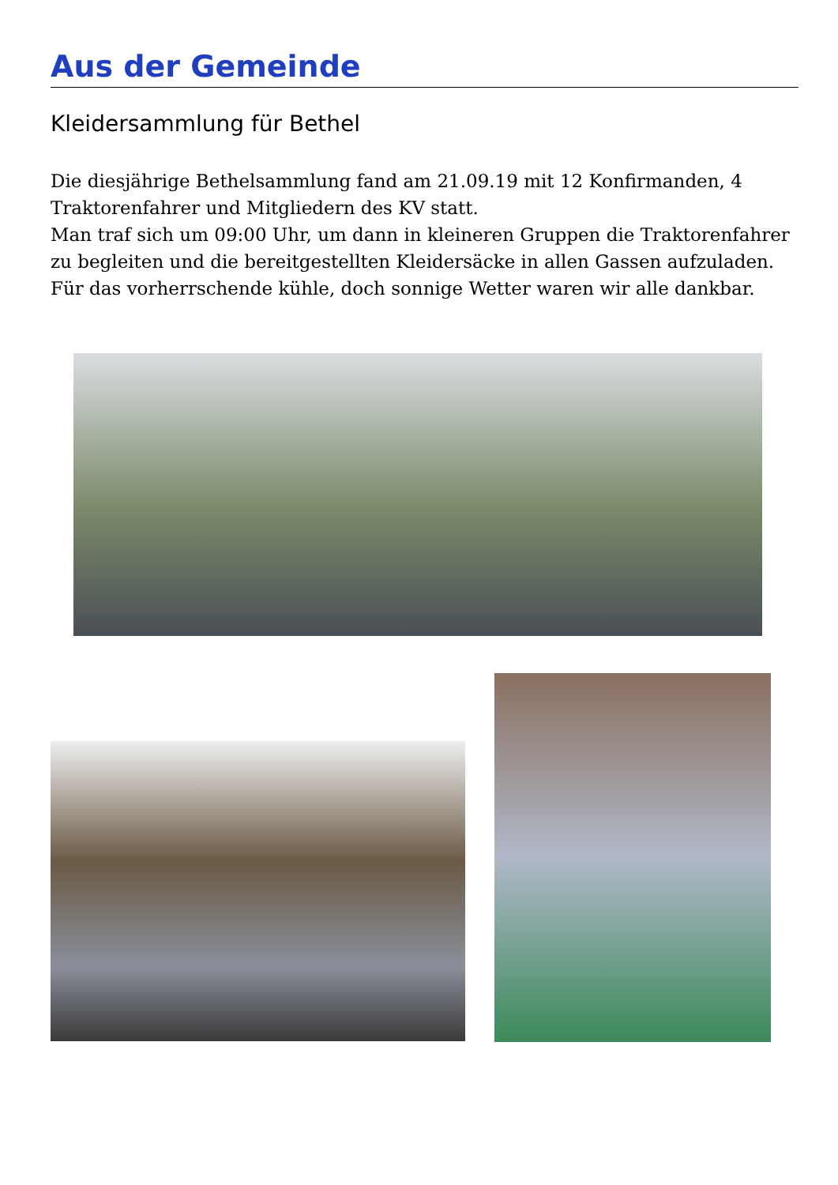Aus der Gemeinde
Kleidersammlung für Bethel
Die diesjährige Bethelsammlung fand am 21.09.19 mit 12 Konfirmanden, 4 Traktorenfahrer und Mitgliedern des KV statt.
Man traf sich um 09:00 Uhr, um dann in kleineren Gruppen die Traktorenfahrer zu begleiten und die bereitgestellten Kleidersäcke in allen Gassen aufzuladen.
Für das vorherrschende kühle, doch sonnige Wetter waren wir alle dankbar.